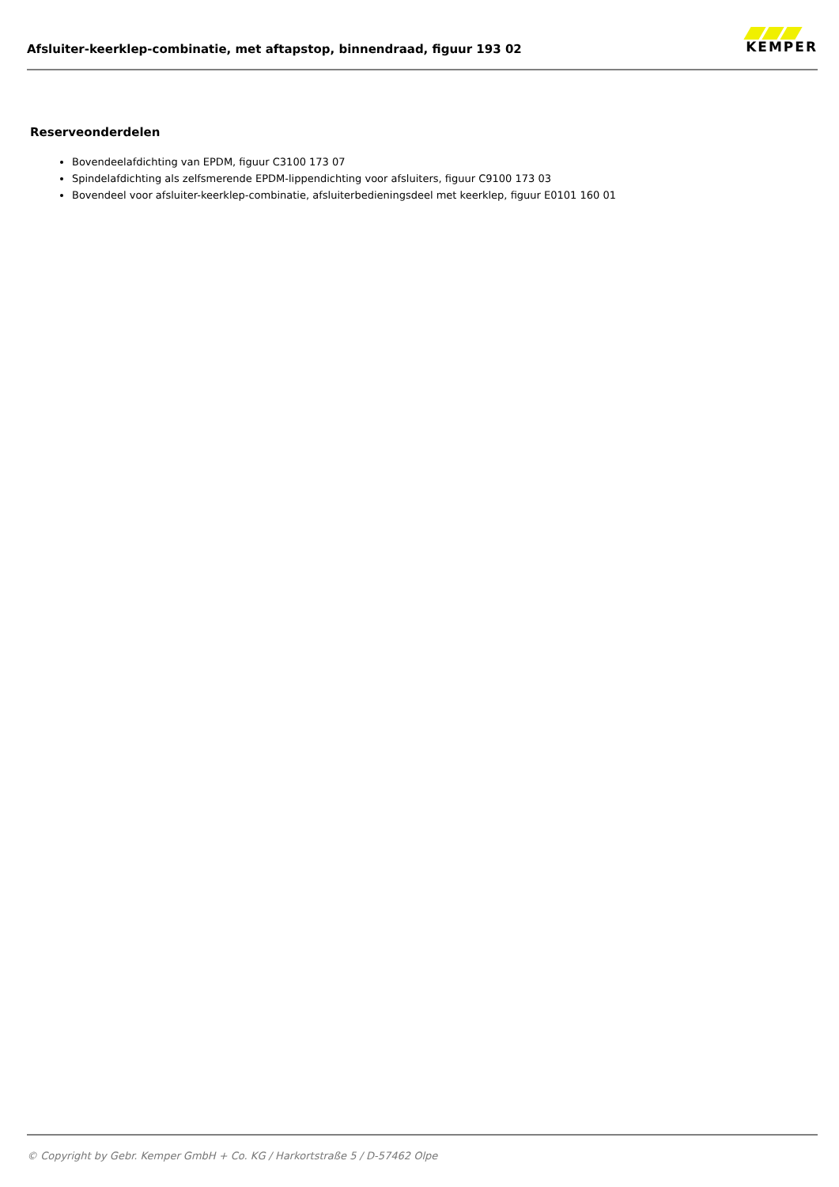Afsluiter-keerklep-combinatie, met aftapstop, binnendraad, figuur 193 02
KEMPER
Reserveonderdelen
Bovendeelafdichting van EPDM, figuur C3100 173 07
Spindelafdichting als zelfsmerende EPDM-lippendichting voor afsluiters, figuur C9100 173 03
Bovendeel voor afsluiter-keerklep-combinatie, afsluiterbedieningsdeel met keerklep, figuur E0101 160 01
© Copyright by Gebr. Kemper GmbH + Co. KG / Harkortstraße 5 / D-57462 Olpe